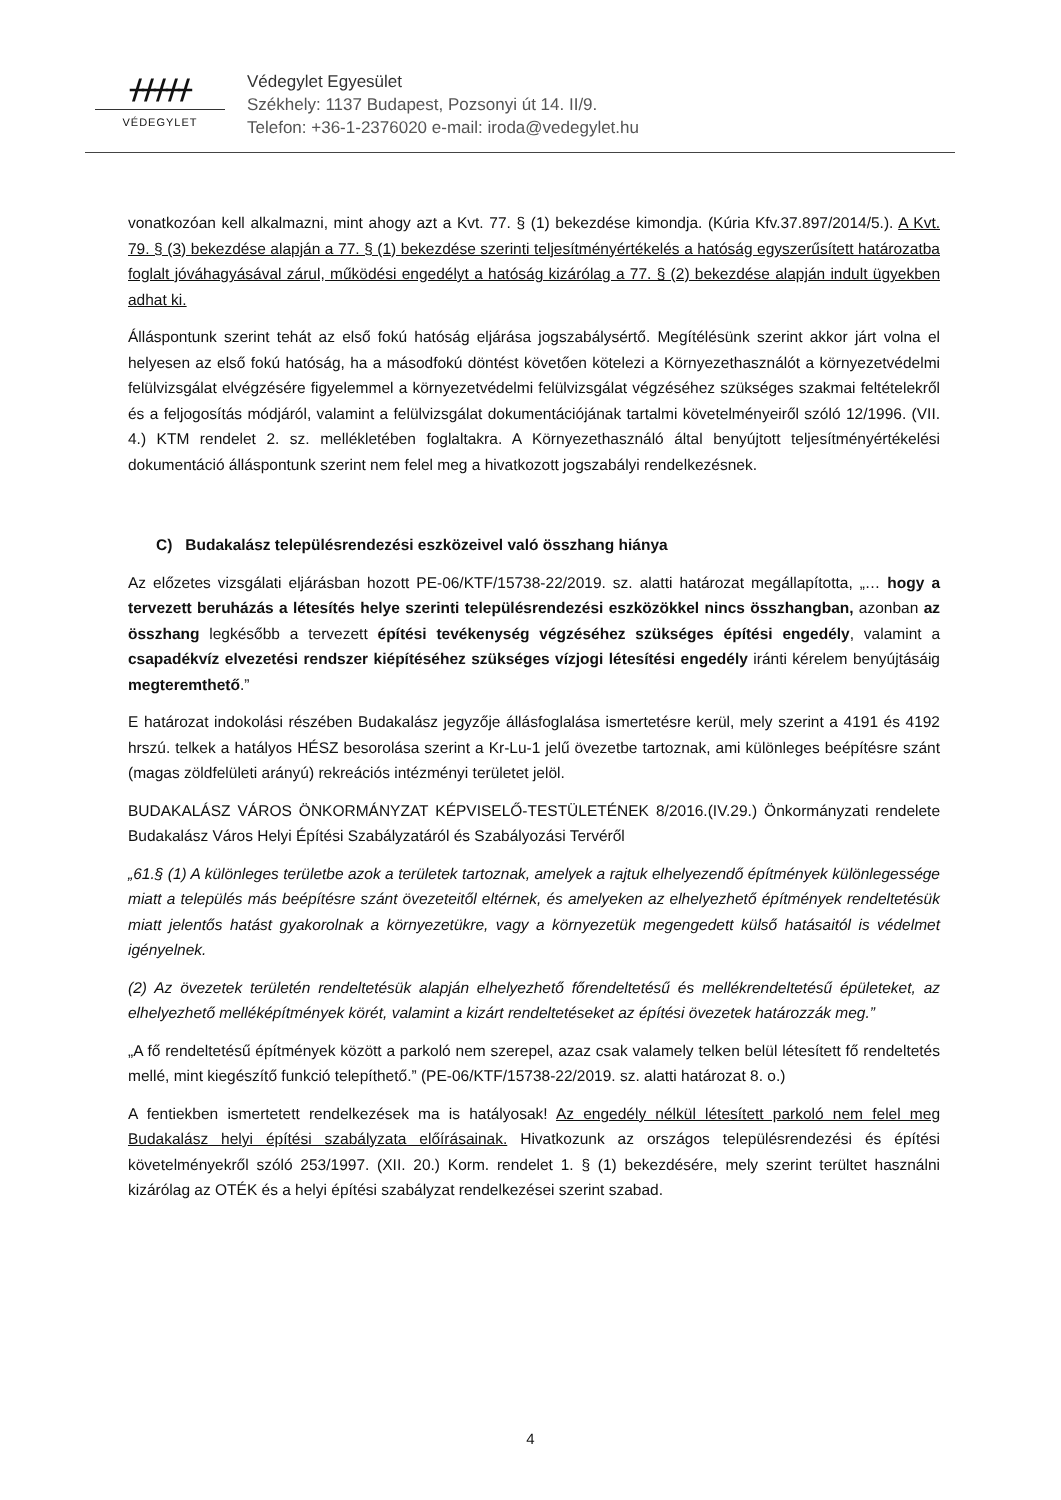ᚋᚋᚋᚋᚋ
VÉDEGYLET
Védegylet Egyesület
Székhely: 1137 Budapest, Pozsonyi út 14. II/9.
Telefon: +36-1-2376020 e-mail: iroda@vedegylet.hu
vonatkozóan kell alkalmazni, mint ahogy azt a Kvt. 77. § (1) bekezdése kimondja. (Kúria Kfv.37.897/2014/5.). A Kvt. 79. § (3) bekezdése alapján a 77. § (1) bekezdése szerinti teljesítményértékelés a hatóság egyszerűsített határozatba foglalt jóváhagyásával zárul, működési engedélyt a hatóság kizárólag a 77. § (2) bekezdése alapján indult ügyekben adhat ki.
Álláspontunk szerint tehát az első fokú hatóság eljárása jogszabálysértő. Megítélésünk szerint akkor járt volna el helyesen az első fokú hatóság, ha a másodfokú döntést követően kötelezi a Környezethasználót a környezetvédelmi felülvizsgálat elvégzésére figyelemmel a környezetvédelmi felülvizsgálat végzéséhez szükséges szakmai feltételekről és a feljogosítás módjáról, valamint a felülvizsgálat dokumentációjának tartalmi követelményeiről szóló 12/1996. (VII. 4.) KTM rendelet 2. sz. mellékletében foglaltakra. A Környezethasználó által benyújtott teljesítményértékelési dokumentáció álláspontunk szerint nem felel meg a hivatkozott jogszabályi rendelkezésnek.
C) Budakalász településrendezési eszközeivel való összhang hiánya
Az előzetes vizsgálati eljárásban hozott PE-06/KTF/15738-22/2019. sz. alatti határozat megállapította, „… hogy a tervezett beruházás a létesítés helye szerinti településrendezési eszközökkel nincs összhangban, azonban az összhang legkésőbb a tervezett építési tevékenység végzéséhez szükséges építési engedély, valamint a csapadékvíz elvezetési rendszer kiépítéséhez szükséges vízjogi létesítési engedély iránti kérelem benyújtásáig megteremthető.”
E határozat indokolási részében Budakalász jegyzője állásfoglalása ismertetésre kerül, mely szerint a 4191 és 4192 hrszú. telkek a hatályos HÉSZ besorolása szerint a Kr-Lu-1 jelű övezetbe tartoznak, ami különleges beépítésre szánt (magas zöldfelületi arányú) rekreációs intézményi területet jelöl.
BUDAKALÁSZ VÁROS ÖNKORMÁNYZAT KÉPVISELŐ-TESTÜLETÉNEK 8/2016.(IV.29.) Önkormányzati rendelete Budakalász Város Helyi Építési Szabályzatáról és Szabályozási Tervéről
„61.§ (1) A különleges területbe azok a területek tartoznak, amelyek a rajtuk elhelyezendő építmények különlegessége miatt a település más beépítésre szánt övezeteitől eltérnek, és amelyeken az elhelyezhető építmények rendeltetésük miatt jelentős hatást gyakorolnak a környezetükre, vagy a környezetük megengedett külső hatásaitól is védelmet igényelnek.
(2) Az övezetek területén rendeltetésük alapján elhelyezhető főrendeltetésű és mellékrendeltetésű épületeket, az elhelyezhető melléképítmények körét, valamint a kizárt rendeltetéseket az építési övezetek határozzák meg.”
„A fő rendeltetésű építmények között a parkoló nem szerepel, azaz csak valamely telken belül létesített fő rendeltetés mellé, mint kiegészítő funkció telepíthető.” (PE-06/KTF/15738-22/2019. sz. alatti határozat 8. o.)
A fentiekben ismertetett rendelkezések ma is hatályosak! Az engedély nélkül létesített parkoló nem felel meg Budakalász helyi építési szabályzata előírásainak. Hivatkozunk az országos településrendezési és építési követelményekről szóló 253/1997. (XII. 20.) Korm. rendelet 1. § (1) bekezdésére, mely szerint terültet használni kizárólag az OTÉK és a helyi építési szabályzat rendelkezései szerint szabad.
4